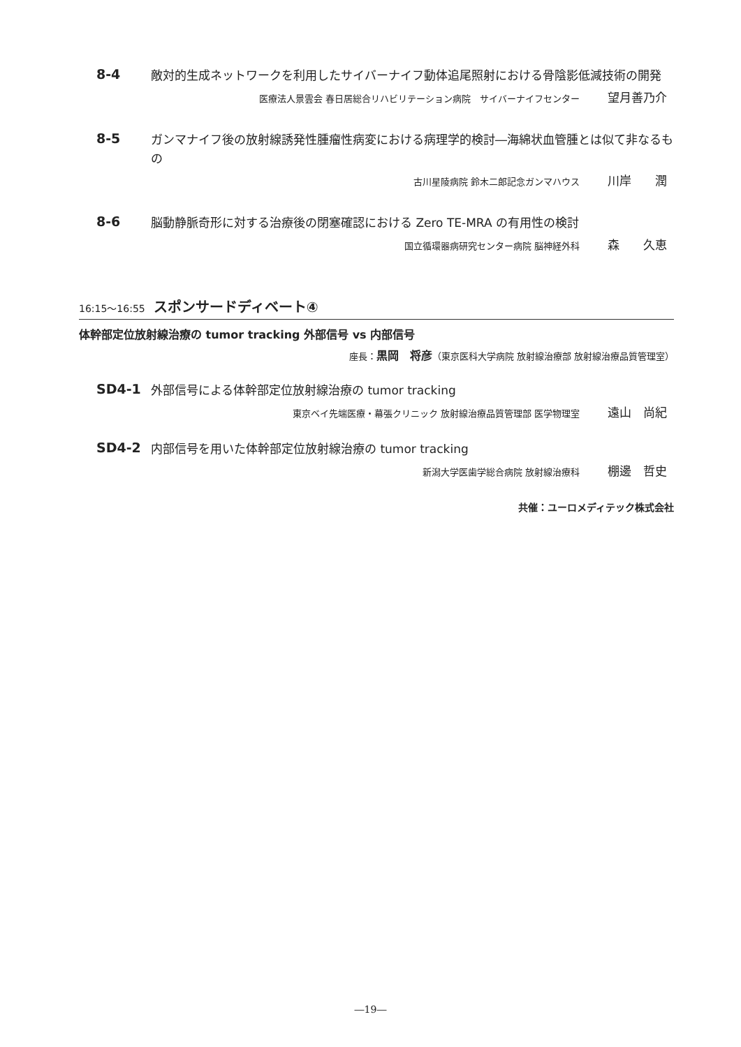8-4
敵対的生成ネットワークを利用したサイバーナイフ動体追尾照射における骨陰影低減技術の開発
医療法人景雲会 春日居総合リハビリテーション病院　サイバーナイフセンター 望月善乃介
8-5
ガンマナイフ後の放射線誘発性腫瘤性病変における病理学的検討―海綿状血管腫とは似て非なるもの
古川星陵病院 鈴木二郎記念ガンマハウス 川岸　　潤
8-6
脳動静脈奇形に対する治療後の閉塞確認における Zero TE-MRA の有用性の検討
国立循環器病研究センター病院 脳神経外科 森　　久恵
16:15～16:55 スポンサードディベート④
体幹部定位放射線治療の tumor tracking 外部信号 vs 内部信号
座長：黒岡　将彦（東京医科大学病院 放射線治療部 放射線治療品質管理室）
SD4-1
外部信号による体幹部定位放射線治療の tumor tracking
東京ベイ先端医療・幕張クリニック 放射線治療品質管理部 医学物理室 遠山　尚紀
SD4-2
内部信号を用いた体幹部定位放射線治療の tumor tracking
新潟大学医歯学総合病院 放射線治療科 棚邊　哲史
共催：ユーロメディテック株式会社
―19―